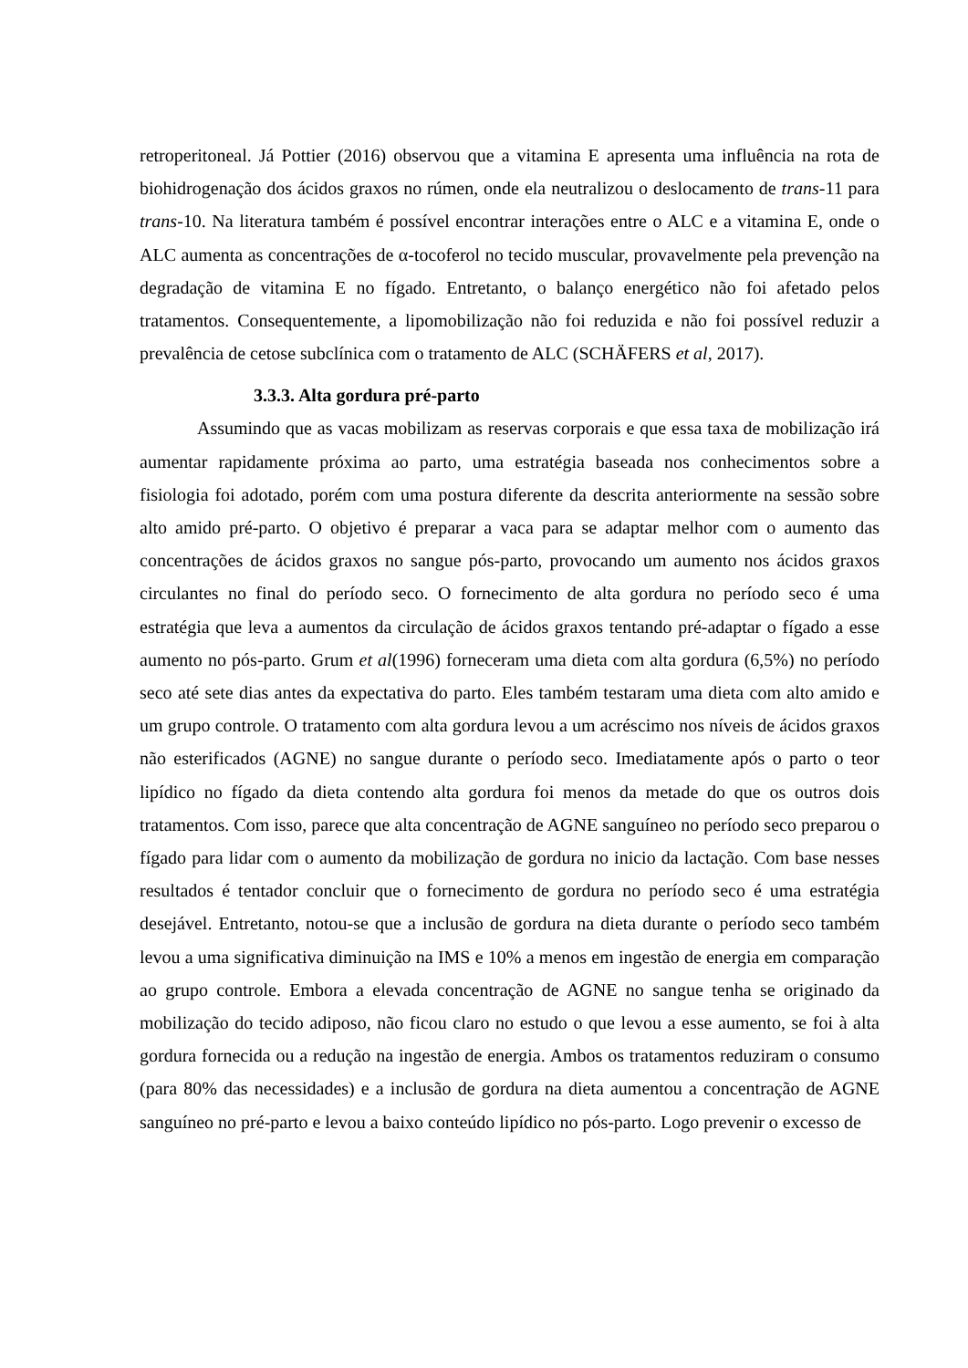retroperitoneal. Já Pottier (2016) observou que a vitamina E apresenta uma influência na rota de biohidrogenação dos ácidos graxos no rúmen, onde ela neutralizou o deslocamento de trans-11 para trans-10. Na literatura também é possível encontrar interações entre o ALC e a vitamina E, onde o ALC aumenta as concentrações de α-tocoferol no tecido muscular, provavelmente pela prevenção na degradação de vitamina E no fígado. Entretanto, o balanço energético não foi afetado pelos tratamentos. Consequentemente, a lipomobilização não foi reduzida e não foi possível reduzir a prevalência de cetose subclínica com o tratamento de ALC (SCHÄFERS et al, 2017).
3.3.3. Alta gordura pré-parto
Assumindo que as vacas mobilizam as reservas corporais e que essa taxa de mobilização irá aumentar rapidamente próxima ao parto, uma estratégia baseada nos conhecimentos sobre a fisiologia foi adotado, porém com uma postura diferente da descrita anteriormente na sessão sobre alto amido pré-parto. O objetivo é preparar a vaca para se adaptar melhor com o aumento das concentrações de ácidos graxos no sangue pós-parto, provocando um aumento nos ácidos graxos circulantes no final do período seco. O fornecimento de alta gordura no período seco é uma estratégia que leva a aumentos da circulação de ácidos graxos tentando pré-adaptar o fígado a esse aumento no pós-parto. Grum et al(1996) forneceram uma dieta com alta gordura (6,5%) no período seco até sete dias antes da expectativa do parto. Eles também testaram uma dieta com alto amido e um grupo controle. O tratamento com alta gordura levou a um acréscimo nos níveis de ácidos graxos não esterificados (AGNE) no sangue durante o período seco. Imediatamente após o parto o teor lipídico no fígado da dieta contendo alta gordura foi menos da metade do que os outros dois tratamentos. Com isso, parece que alta concentração de AGNE sanguíneo no período seco preparou o fígado para lidar com o aumento da mobilização de gordura no inicio da lactação. Com base nesses resultados é tentador concluir que o fornecimento de gordura no período seco é uma estratégia desejável. Entretanto, notou-se que a inclusão de gordura na dieta durante o período seco também levou a uma significativa diminuição na IMS e 10% a menos em ingestão de energia em comparação ao grupo controle. Embora a elevada concentração de AGNE no sangue tenha se originado da mobilização do tecido adiposo, não ficou claro no estudo o que levou a esse aumento, se foi à alta gordura fornecida ou a redução na ingestão de energia. Ambos os tratamentos reduziram o consumo (para 80% das necessidades) e a inclusão de gordura na dieta aumentou a concentração de AGNE sanguíneo no pré-parto e levou a baixo conteúdo lipídico no pós-parto. Logo prevenir o excesso de